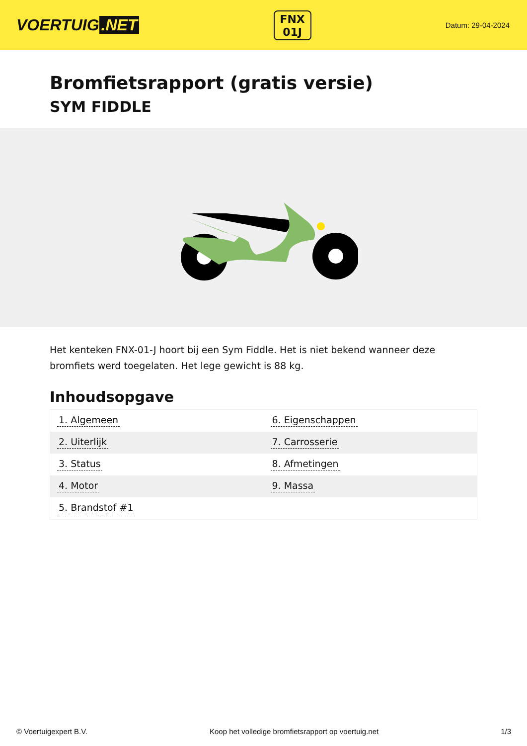VOERTUIG.NET
FNX
01J
Datum: 29-04-2024
Bromfietsrapport (gratis versie)
SYM FIDDLE
Het kenteken FNX-01-J hoort bij een Sym Fiddle. Het is niet bekend wanneer deze bromfiets werd toegelaten. Het lege gewicht is 88 kg.
Inhoudsopgave
| 1. Algemeen | 6. Eigenschappen |
| 2. Uiterlijk | 7. Carrosserie |
| 3. Status | 8. Afmetingen |
| 4. Motor | 9. Massa |
| 5. Brandstof #1 | |
© Voertuigexpert B.V. Koop het volledige bromfietsrapport op voertuig.net 1/3